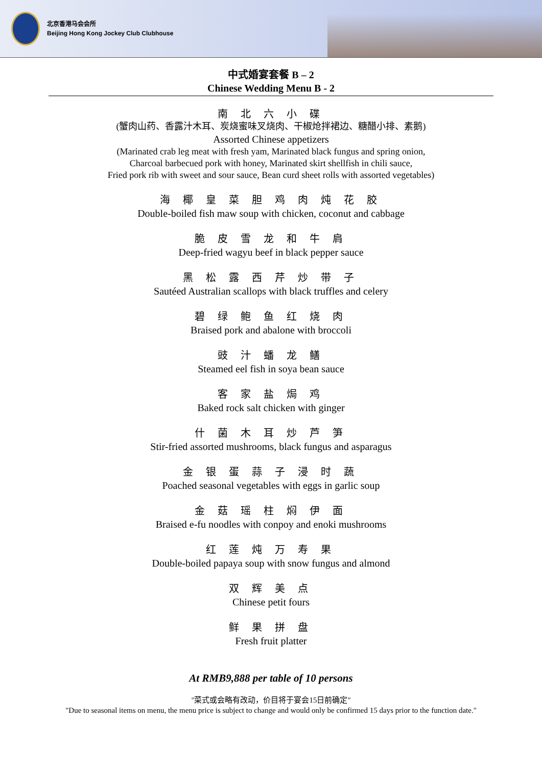北京香港马会会所
Beijing Hong Kong Jockey Club Clubhouse
中式婚宴套餐 B – 2
Chinese Wedding Menu B - 2
南 北 六 小 碟
(蟹肉山药、香露汁木耳、炭烧蜜味叉烧肉、干椒炝拌裙边、糖醋小排、素鹅)
Assorted Chinese appetizers
(Marinated crab leg meat with fresh yam, Marinated black fungus and spring onion,
Charcoal barbecued pork with honey, Marinated skirt shellfish in chili sauce,
Fried pork rib with sweet and sour sauce, Bean curd sheet rolls with assorted vegetables)
海 椰 皇 菜 胆 鸡 肉 炖 花 胶
Double-boiled fish maw soup with chicken, coconut and cabbage
脆 皮 雪 龙 和 牛 肩
Deep-fried wagyu beef in black pepper sauce
黑 松 露 西 芹 炒 带 子
Sautéed Australian scallops with black truffles and celery
碧 绿 鲍 鱼 红 烧 肉
Braised pork and abalone with broccoli
豉 汁 蟠 龙 鳝
Steamed eel fish in soya bean sauce
客 家 盐 焗 鸡
Baked rock salt chicken with ginger
什 菌 木 耳 炒 芦 笋
Stir-fried assorted mushrooms, black fungus and asparagus
金 银 蛋 蒜 子 浸 时 蔬
Poached seasonal vegetables with eggs in garlic soup
金 菇 瑶 柱 焖 伊 面
Braised e-fu noodles with conpoy and enoki mushrooms
红 莲 炖 万 寿 果
Double-boiled papaya soup with snow fungus and almond
双 辉 美 点
Chinese petit fours
鲜 果 拼 盘
Fresh fruit platter
At RMB9,888 per table of 10 persons
"菜式或会略有改动，价目将于宴会15日前确定"
"Due to seasonal items on menu, the menu price is subject to change and would only be confirmed 15 days prior to the function date."